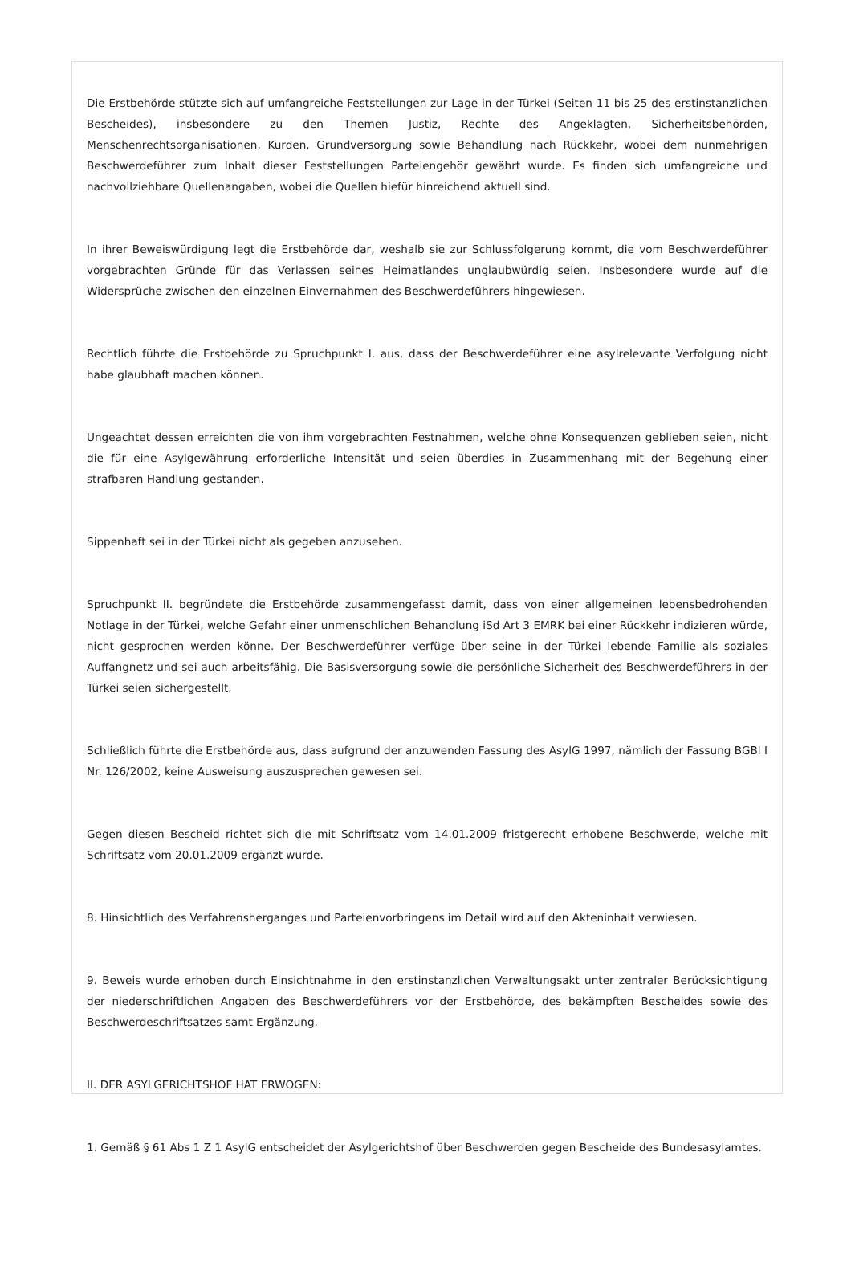Die Erstbehörde stützte sich auf umfangreiche Feststellungen zur Lage in der Türkei (Seiten 11 bis 25 des erstinstanzlichen Bescheides), insbesondere zu den Themen Justiz, Rechte des Angeklagten, Sicherheitsbehörden, Menschenrechtsorganisationen, Kurden, Grundversorgung sowie Behandlung nach Rückkehr, wobei dem nunmehrigen Beschwerdeführer zum Inhalt dieser Feststellungen Parteiengehör gewährt wurde. Es finden sich umfangreiche und nachvollziehbare Quellenangaben, wobei die Quellen hiefür hinreichend aktuell sind.
In ihrer Beweiswürdigung legt die Erstbehörde dar, weshalb sie zur Schlussfolgerung kommt, die vom Beschwerdeführer vorgebrachten Gründe für das Verlassen seines Heimatlandes unglaubwürdig seien. Insbesondere wurde auf die Widersprüche zwischen den einzelnen Einvernahmen des Beschwerdeführers hingewiesen.
Rechtlich führte die Erstbehörde zu Spruchpunkt I. aus, dass der Beschwerdeführer eine asylrelevante Verfolgung nicht habe glaubhaft machen können.
Ungeachtet dessen erreichten die von ihm vorgebrachten Festnahmen, welche ohne Konsequenzen geblieben seien, nicht die für eine Asylgewährung erforderliche Intensität und seien überdies in Zusammenhang mit der Begehung einer strafbaren Handlung gestanden.
Sippenhaft sei in der Türkei nicht als gegeben anzusehen.
Spruchpunkt II. begründete die Erstbehörde zusammengefasst damit, dass von einer allgemeinen lebensbedrohenden Notlage in der Türkei, welche Gefahr einer unmenschlichen Behandlung iSd Art 3 EMRK bei einer Rückkehr indizieren würde, nicht gesprochen werden könne. Der Beschwerdeführer verfüge über seine in der Türkei lebende Familie als soziales Auffangnetz und sei auch arbeitsfähig. Die Basisversorgung sowie die persönliche Sicherheit des Beschwerdeführers in der Türkei seien sichergestellt.
Schließlich führte die Erstbehörde aus, dass aufgrund der anzuwenden Fassung des AsylG 1997, nämlich der Fassung BGBl I Nr. 126/2002, keine Ausweisung auszusprechen gewesen sei.
Gegen diesen Bescheid richtet sich die mit Schriftsatz vom 14.01.2009 fristgerecht erhobene Beschwerde, welche mit Schriftsatz vom 20.01.2009 ergänzt wurde.
8. Hinsichtlich des Verfahrensherganges und Parteienvorbringens im Detail wird auf den Akteninhalt verwiesen.
9. Beweis wurde erhoben durch Einsichtnahme in den erstinstanzlichen Verwaltungsakt unter zentraler Berücksichtigung der niederschriftlichen Angaben des Beschwerdeführers vor der Erstbehörde, des bekämpften Bescheides sowie des Beschwerdeschriftsatzes samt Ergänzung.
II. DER ASYLGERICHTSHOF HAT ERWOGEN:
1. Gemäß § 61 Abs 1 Z 1 AsylG entscheidet der Asylgerichtshof über Beschwerden gegen Bescheide des Bundesasylamtes.